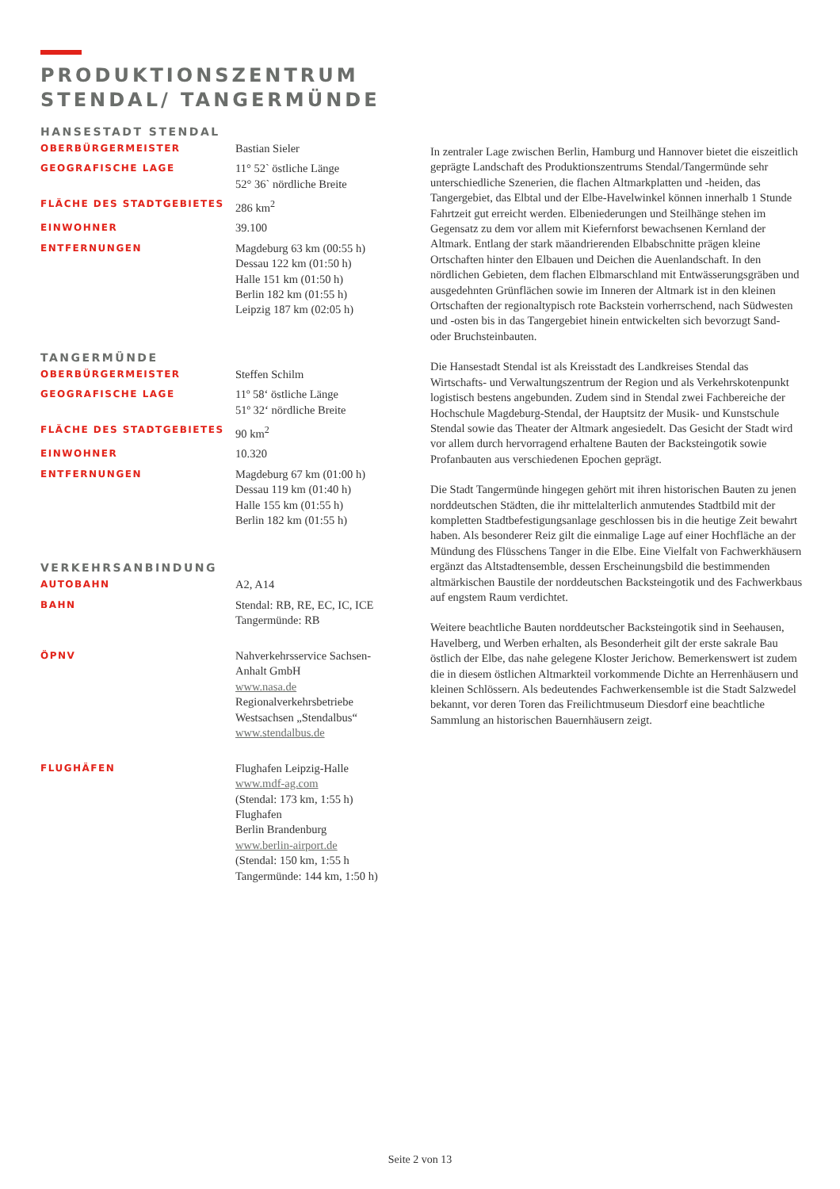PRODUKTIONSZENTRUM
STENDAL/ TANGERMÜNDE
HANSESTADT STENDAL
| OBERBÜRGERMEISTER | Bastian Sieler |
| GEOGRAFISCHE LAGE | 11° 52` östliche Länge 52° 36` nördliche Breite |
| FLÄCHE DES STADTGEBIETES | 286 km<sup>2</sup> |
| EINWOHNER | 39.100 |
| ENTFERNUNGEN | Magdeburg 63 km (00:55 h) Dessau 122 km (01:50 h) Halle 151 km (01:50 h) Berlin 182 km (01:55 h) Leipzig 187 km (02:05 h) |
TANGERMÜNDE
| OBERBÜRGERMEISTER | Steffen Schilm |
| GEOGRAFISCHE LAGE | 11º 58‘ östliche Länge 51º 32‘ nördliche Breite |
| FLÄCHE DES STADTGEBIETES | 90 km<sup>2</sup> |
| EINWOHNER | 10.320 |
| ENTFERNUNGEN | Magdeburg 67 km (01:00 h) Dessau 119 km (01:40 h) Halle 155 km (01:55 h) Berlin 182 km (01:55 h) |
VERKEHRSANBINDUNG
| AUTOBAHN | A2, A14 |
| BAHN | Stendal: RB, RE, EC, IC, ICE Tangermünde: RB |
| ÖPNV | Nahverkehrsservice Sachsen- Anhalt GmbH www.nasa.de Regionalverkehrsbetriebe Westsachsen „Stendalbus“ www.stendalbus.de |
| FLUGHÄFEN | Flughafen Leipzig-Halle www.mdf-ag.com (Stendal: 173 km, 1:55 h) Flughafen Berlin Brandenburg www.berlin-airport.de (Stendal: 150 km, 1:55 h Tangermünde: 144 km, 1:50 h) |
In zentraler Lage zwischen Berlin, Hamburg und Hannover bietet die eiszeitlich geprägte Landschaft des Produktionszentrums Stendal/Tangermünde sehr unterschiedliche Szenerien, die flachen Altmarkplatten und -heiden, das Tangergebiet, das Elbtal und der Elbe-Havelwinkel können innerhalb 1 Stunde Fahrtzeit gut erreicht werden. Elbeniederungen und Steilhänge stehen im Gegensatz zu dem vor allem mit Kiefernforst bewachsenen Kernland der Altmark. Entlang der stark mäandrierenden Elbabschnitte prägen kleine Ortschaften hinter den Elbauen und Deichen die Auenlandschaft. In den nördlichen Gebieten, dem flachen Elbmarschland mit Entwässerungsgräben und ausgedehnten Grünflächen sowie im Inneren der Altmark ist in den kleinen Ortschaften der regionaltypisch rote Backstein vorherrschend, nach Südwesten und -osten bis in das Tangergebiet hinein entwickelten sich bevorzugt Sand- oder Bruchsteinbauten.
Die Hansestadt Stendal ist als Kreisstadt des Landkreises Stendal das Wirtschafts- und Verwaltungszentrum der Region und als Verkehrskotenpunkt logistisch bestens angebunden. Zudem sind in Stendal zwei Fachbereiche der Hochschule Magdeburg-Stendal, der Hauptsitz der Musik- und Kunstschule Stendal sowie das Theater der Altmark angesiedelt. Das Gesicht der Stadt wird vor allem durch hervorragend erhaltene Bauten der Backsteingotik sowie Profanbauten aus verschiedenen Epochen geprägt.
Die Stadt Tangermünde hingegen gehört mit ihren historischen Bauten zu jenen norddeutschen Städten, die ihr mittelalterlich anmutendes Stadtbild mit der kompletten Stadtbefestigungsanlage geschlossen bis in die heutige Zeit bewahrt haben. Als besonderer Reiz gilt die einmalige Lage auf einer Hochfläche an der Mündung des Flüsschens Tanger in die Elbe. Eine Vielfalt von Fachwerkhäusern ergänzt das Altstadtensemble, dessen Erscheinungsbild die bestimmenden altmärkischen Baustile der norddeutschen Backsteingotik und des Fachwerkbaus auf engstem Raum verdichtet.
Weitere beachtliche Bauten norddeutscher Backsteingotik sind in Seehausen, Havelberg, und Werben erhalten, als Besonderheit gilt der erste sakrale Bau östlich der Elbe, das nahe gelegene Kloster Jerichow. Bemerkenswert ist zudem die in diesem östlichen Altmarkteil vorkommende Dichte an Herrenhäusern und kleinen Schlössern. Als bedeutendes Fachwerkensemble ist die Stadt Salzwedel bekannt, vor deren Toren das Freilichtmuseum Diesdorf eine beachtliche Sammlung an historischen Bauernhäusern zeigt.
Seite 2 von 13